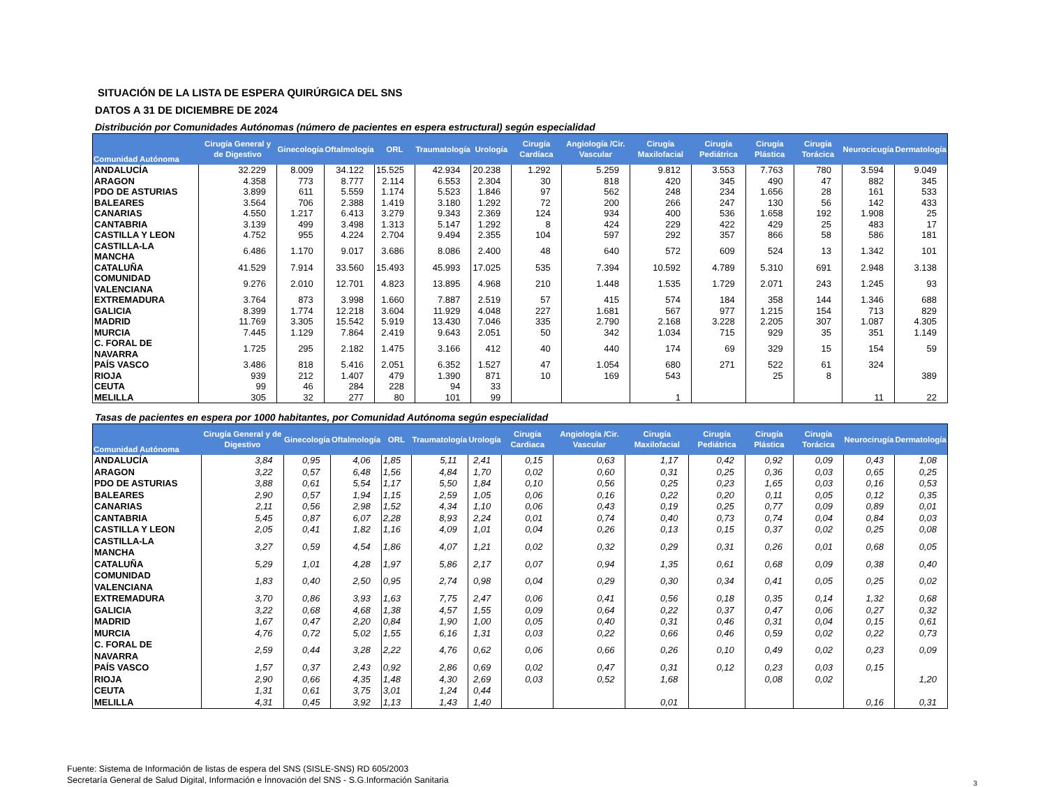SITUACIÓN DE LA LISTA DE ESPERA QUIRÚRGICA DEL SNS
DATOS A 31 DE DICIEMBRE DE 2024
Distribución por Comunidades Autónomas (número de pacientes en espera estructural) según especialidad
| Comunidad Autónoma | Cirugía General y de Digestivo | Ginecología | Oftalmología | ORL | Traumatología | Urología | Cirugía Cardíaca | Angiología /Cir. Vascular | Cirugía Maxilofacial | Cirugía Pediátrica | Cirugía Plástica | Cirugía Torácica | Neurocicugía | Dermatología |
| --- | --- | --- | --- | --- | --- | --- | --- | --- | --- | --- | --- | --- | --- | --- |
| ANDALUCÍA | 32.229 | 8.009 | 34.122 | 15.525 | 42.934 | 20.238 | 1.292 | 5.259 | 9.812 | 3.553 | 7.763 | 780 | 3.594 | 9.049 |
| ARAGON | 4.358 | 773 | 8.777 | 2.114 | 6.553 | 2.304 | 30 | 818 | 420 | 345 | 490 | 47 | 882 | 345 |
| PDO DE ASTURIAS | 3.899 | 611 | 5.559 | 1.174 | 5.523 | 1.846 | 97 | 562 | 248 | 234 | 1.656 | 28 | 161 | 533 |
| BALEARES | 3.564 | 706 | 2.388 | 1.419 | 3.180 | 1.292 | 72 | 200 | 266 | 247 | 130 | 56 | 142 | 433 |
| CANARIAS | 4.550 | 1.217 | 6.413 | 3.279 | 9.343 | 2.369 | 124 | 934 | 400 | 536 | 1.658 | 192 | 1.908 | 25 |
| CANTABRIA | 3.139 | 499 | 3.498 | 1.313 | 5.147 | 1.292 | 8 | 424 | 229 | 422 | 429 | 25 | 483 | 17 |
| CASTILLA Y LEON | 4.752 | 955 | 4.224 | 2.704 | 9.494 | 2.355 | 104 | 597 | 292 | 357 | 866 | 58 | 586 | 181 |
| CASTILLA-LA MANCHA | 6.486 | 1.170 | 9.017 | 3.686 | 8.086 | 2.400 | 48 | 640 | 572 | 609 | 524 | 13 | 1.342 | 101 |
| CATALUÑA | 41.529 | 7.914 | 33.560 | 15.493 | 45.993 | 17.025 | 535 | 7.394 | 10.592 | 4.789 | 5.310 | 691 | 2.948 | 3.138 |
| COMUNIDAD VALENCIANA | 9.276 | 2.010 | 12.701 | 4.823 | 13.895 | 4.968 | 210 | 1.448 | 1.535 | 1.729 | 2.071 | 243 | 1.245 | 93 |
| EXTREMADURA | 3.764 | 873 | 3.998 | 1.660 | 7.887 | 2.519 | 57 | 415 | 574 | 184 | 358 | 144 | 1.346 | 688 |
| GALICIA | 8.399 | 1.774 | 12.218 | 3.604 | 11.929 | 4.048 | 227 | 1.681 | 567 | 977 | 1.215 | 154 | 713 | 829 |
| MADRID | 11.769 | 3.305 | 15.542 | 5.919 | 13.430 | 7.046 | 335 | 2.790 | 2.168 | 3.228 | 2.205 | 307 | 1.087 | 4.305 |
| MURCIA | 7.445 | 1.129 | 7.864 | 2.419 | 9.643 | 2.051 | 50 | 342 | 1.034 | 715 | 929 | 35 | 351 | 1.149 |
| C. FORAL DE NAVARRA | 1.725 | 295 | 2.182 | 1.475 | 3.166 | 412 | 40 | 440 | 174 | 69 | 329 | 15 | 154 | 59 |
| PAÍS VASCO | 3.486 | 818 | 5.416 | 2.051 | 6.352 | 1.527 | 47 | 1.054 | 680 | 271 | 522 | 61 | 324 | |
| RIOJA | 939 | 212 | 1.407 | 479 | 1.390 | 871 | 10 | 169 | 543 | | 25 | 8 | | 389 |
| CEUTA | 99 | 46 | 284 | 228 | 94 | 33 | | | | | | | | |
| MELILLA | 305 | 32 | 277 | 80 | 101 | 99 | | | 1 | | | | 11 | 22 |
Tasas de pacientes en espera por 1000 habitantes, por Comunidad Autónoma según especialidad
| Comunidad Autónoma | Cirugía General y de Digestivo | Ginecología | Oftalmología | ORL | Traumatología | Urología | Cirugía Cardiaca | Angiología /Cir. Vascular | Cirugía Maxilofacial | Cirugía Pediátrica | Cirugía Plástica | Cirugía Torácica | Neurocirugía | Dermatología |
| --- | --- | --- | --- | --- | --- | --- | --- | --- | --- | --- | --- | --- | --- | --- |
| ANDALUCÍA | 3,84 | 0,95 | 4,06 | 1,85 | 5,11 | 2,41 | 0,15 | 0,63 | 1,17 | 0,42 | 0,92 | 0,09 | 0,43 | 1,08 |
| ARAGON | 3,22 | 0,57 | 6,48 | 1,56 | 4,84 | 1,70 | 0,02 | 0,60 | 0,31 | 0,25 | 0,36 | 0,03 | 0,65 | 0,25 |
| PDO DE ASTURIAS | 3,88 | 0,61 | 5,54 | 1,17 | 5,50 | 1,84 | 0,10 | 0,56 | 0,25 | 0,23 | 1,65 | 0,03 | 0,16 | 0,53 |
| BALEARES | 2,90 | 0,57 | 1,94 | 1,15 | 2,59 | 1,05 | 0,06 | 0,16 | 0,22 | 0,20 | 0,11 | 0,05 | 0,12 | 0,35 |
| CANARIAS | 2,11 | 0,56 | 2,98 | 1,52 | 4,34 | 1,10 | 0,06 | 0,43 | 0,19 | 0,25 | 0,77 | 0,09 | 0,89 | 0,01 |
| CANTABRIA | 5,45 | 0,87 | 6,07 | 2,28 | 8,93 | 2,24 | 0,01 | 0,74 | 0,40 | 0,73 | 0,74 | 0,04 | 0,84 | 0,03 |
| CASTILLA Y LEON | 2,05 | 0,41 | 1,82 | 1,16 | 4,09 | 1,01 | 0,04 | 0,26 | 0,13 | 0,15 | 0,37 | 0,02 | 0,25 | 0,08 |
| CASTILLA-LA MANCHA | 3,27 | 0,59 | 4,54 | 1,86 | 4,07 | 1,21 | 0,02 | 0,32 | 0,29 | 0,31 | 0,26 | 0,01 | 0,68 | 0,05 |
| CATALUÑA | 5,29 | 1,01 | 4,28 | 1,97 | 5,86 | 2,17 | 0,07 | 0,94 | 1,35 | 0,61 | 0,68 | 0,09 | 0,38 | 0,40 |
| COMUNIDAD VALENCIANA | 1,83 | 0,40 | 2,50 | 0,95 | 2,74 | 0,98 | 0,04 | 0,29 | 0,30 | 0,34 | 0,41 | 0,05 | 0,25 | 0,02 |
| EXTREMADURA | 3,70 | 0,86 | 3,93 | 1,63 | 7,75 | 2,47 | 0,06 | 0,41 | 0,56 | 0,18 | 0,35 | 0,14 | 1,32 | 0,68 |
| GALICIA | 3,22 | 0,68 | 4,68 | 1,38 | 4,57 | 1,55 | 0,09 | 0,64 | 0,22 | 0,37 | 0,47 | 0,06 | 0,27 | 0,32 |
| MADRID | 1,67 | 0,47 | 2,20 | 0,84 | 1,90 | 1,00 | 0,05 | 0,40 | 0,31 | 0,46 | 0,31 | 0,04 | 0,15 | 0,61 |
| MURCIA | 4,76 | 0,72 | 5,02 | 1,55 | 6,16 | 1,31 | 0,03 | 0,22 | 0,66 | 0,46 | 0,59 | 0,02 | 0,22 | 0,73 |
| C. FORAL DE NAVARRA | 2,59 | 0,44 | 3,28 | 2,22 | 4,76 | 0,62 | 0,06 | 0,66 | 0,26 | 0,10 | 0,49 | 0,02 | 0,23 | 0,09 |
| PAÍS VASCO | 1,57 | 0,37 | 2,43 | 0,92 | 2,86 | 0,69 | 0,02 | 0,47 | 0,31 | 0,12 | 0,23 | 0,03 | 0,15 | |
| RIOJA | 2,90 | 0,66 | 4,35 | 1,48 | 4,30 | 2,69 | 0,03 | 0,52 | 1,68 | | 0,08 | 0,02 | | 1,20 |
| CEUTA | 1,31 | 0,61 | 3,75 | 3,01 | 1,24 | 0,44 | | | | | | | | |
| MELILLA | 4,31 | 0,45 | 3,92 | 1,13 | 1,43 | 1,40 | | | 0,01 | | | | 0,16 | 0,31 |
Fuente: Sistema de Información de listas de espera del SNS (SISLE-SNS) RD 605/2003
Secretaría General de Salud Digital, Información e Ínnovación del SNS - S.G.Información Sanitaria
3